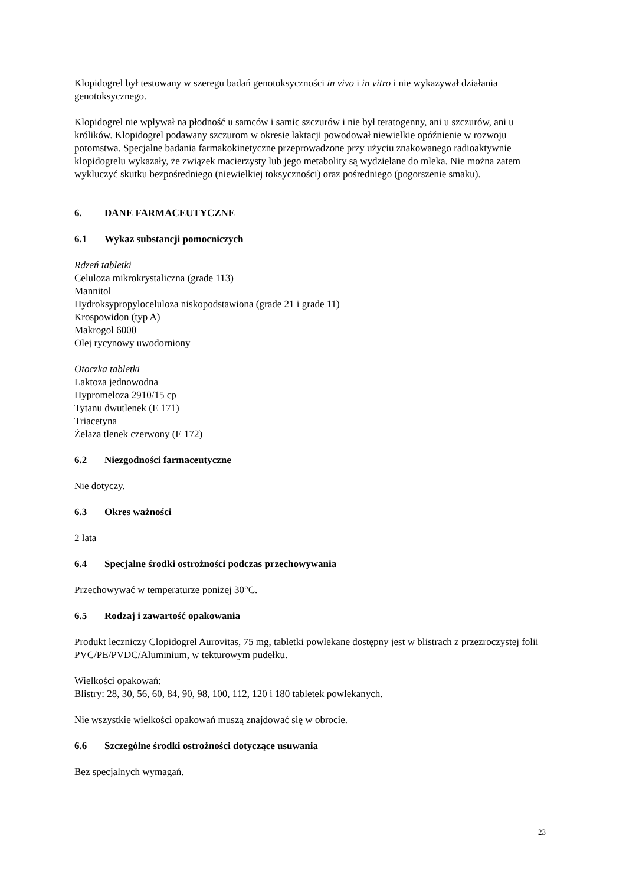Klopidogrel był testowany w szeregu badań genotoksyczności in vivo i in vitro i nie wykazywał działania genotoksycznego.
Klopidogrel nie wpływał na płodność u samców i samic szczurów i nie był teratogenny, ani u szczurów, ani u królików. Klopidogrel podawany szczurom w okresie laktacji powodował niewielkie opóźnienie w rozwoju potomstwa. Specjalne badania farmakokinetyczne przeprowadzone przy użyciu znakowanego radioaktywnie klopidogrelu wykazały, że związek macierzysty lub jego metabolity są wydzielane do mleka. Nie można zatem wykluczyć skutku bezpośredniego (niewielkiej toksyczności) oraz pośredniego (pogorszenie smaku).
6. DANE FARMACEUTYCZNE
6.1 Wykaz substancji pomocniczych
Rdzeń tabletki
Celuloza mikrokrystaliczna (grade 113)
Mannitol
Hydroksypropyloceluloza niskopodstawiona (grade 21 i grade 11)
Krospowidon (typ A)
Makrogol 6000
Olej rycynowy uwodorniony
Otoczka tabletki
Laktoza jednowodna
Hypromeloza 2910/15 cp
Tytanu dwutlenek (E 171)
Triacetyna
Żelaza tlenek czerwony (E 172)
6.2 Niezgodności farmaceutyczne
Nie dotyczy.
6.3 Okres ważności
2 lata
6.4 Specjalne środki ostrożności podczas przechowywania
Przechowywać w temperaturze poniżej 30°C.
6.5 Rodzaj i zawartość opakowania
Produkt leczniczy Clopidogrel Aurovitas, 75 mg, tabletki powlekane dostępny jest w blistrach z przezroczystej folii PVC/PE/PVDC/Aluminium, w tekturowym pudełku.
Wielkości opakowań:
Blistry: 28, 30, 56, 60, 84, 90, 98, 100, 112, 120 i 180 tabletek powlekanych.
Nie wszystkie wielkości opakowań muszą znajdować się w obrocie.
6.6 Szczególne środki ostrożności dotyczące usuwania
Bez specjalnych wymagań.
23